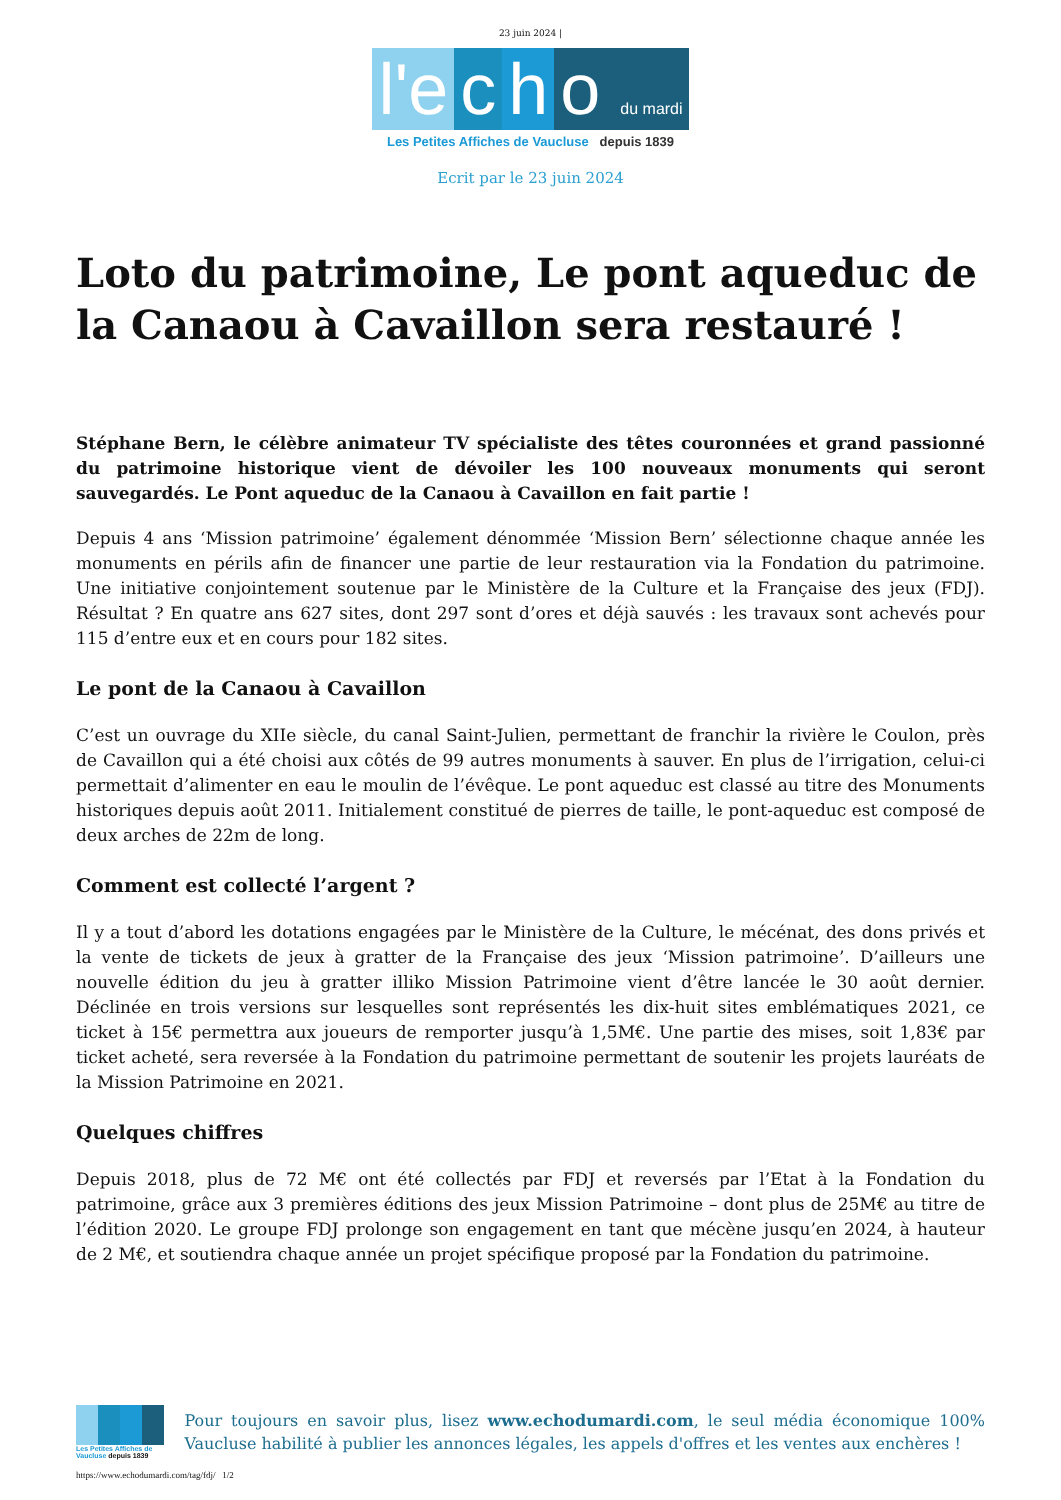23 juin 2024 |
l'e c h o du mardi
Les Petites Affiches de Vaucluse depuis 1839
Ecrit par le 23 juin 2024
Loto du patrimoine, Le pont aqueduc de la Canaou à Cavaillon sera restauré !
Stéphane Bern, le célèbre animateur TV spécialiste des têtes couronnées et grand passionné du patrimoine historique vient de dévoiler les 100 nouveaux monuments qui seront sauvegardés. Le Pont aqueduc de la Canaou à Cavaillon en fait partie !
Depuis 4 ans ‘Mission patrimoine’ également dénommée ‘Mission Bern’ sélectionne chaque année les monuments en périls afin de financer une partie de leur restauration via la Fondation du patrimoine. Une initiative conjointement soutenue par le Ministère de la Culture et la Française des jeux (FDJ). Résultat ? En quatre ans 627 sites, dont 297 sont d’ores et déjà sauvés : les travaux sont achevés pour 115 d’entre eux et en cours pour 182 sites.
Le pont de la Canaou à Cavaillon
C’est un ouvrage du XIIe siècle, du canal Saint-Julien, permettant de franchir la rivière le Coulon, près de Cavaillon qui a été choisi aux côtés de 99 autres monuments à sauver. En plus de l’irrigation, celui-ci permettait d’alimenter en eau le moulin de l’évêque. Le pont aqueduc est classé au titre des Monuments historiques depuis août 2011. Initialement constitué de pierres de taille, le pont-aqueduc est composé de deux arches de 22m de long.
Comment est collecté l’argent ?
Il y a tout d’abord les dotations engagées par le Ministère de la Culture, le mécénat, des dons privés et la vente de tickets de jeux à gratter de la Française des jeux ‘Mission patrimoine’. D’ailleurs une nouvelle édition du jeu à gratter illiko Mission Patrimoine vient d’être lancée le 30 août dernier. Déclinée en trois versions sur lesquelles sont représentés les dix-huit sites emblématiques 2021, ce ticket à 15€ permettra aux joueurs de remporter jusqu’à 1,5M€. Une partie des mises, soit 1,83€ par ticket acheté, sera reversée à la Fondation du patrimoine permettant de soutenir les projets lauréats de la Mission Patrimoine en 2021.
Quelques chiffres
Depuis 2018, plus de 72 M€ ont été collectés par FDJ et reversés par l’Etat à la Fondation du patrimoine, grâce aux 3 premières éditions des jeux Mission Patrimoine – dont plus de 25M€ au titre de l’édition 2020. Le groupe FDJ prolonge son engagement en tant que mécène jusqu’en 2024, à hauteur de 2 M€, et soutiendra chaque année un projet spécifique proposé par la Fondation du patrimoine.
Les Petites Affiches de Vaucluse depuis 1839
Pour toujours en savoir plus, lisez www.echodumardi.com, le seul média économique 100% Vaucluse habilité à publier les annonces légales, les appels d'offres et les ventes aux enchères !
https://www.echodumardi.com/tag/fdj/ 1/2